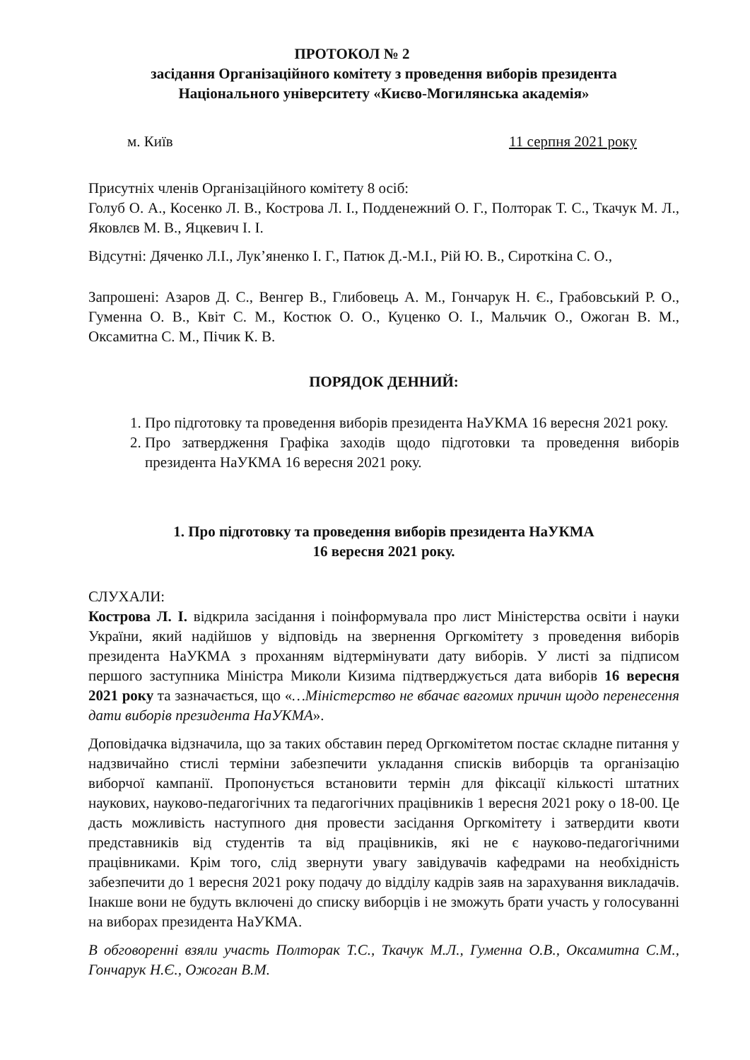ПРОТОКОЛ № 2
засідання Організаційного комітету з проведення виборів президента
Національного університету «Києво-Могилянська академія»
м. Київ 11 серпня 2021 року
Присутніх членів Організаційного комітету 8 осіб:
Голуб О. А., Косенко Л. В., Кострова Л. І., Подденежний О. Г., Полторак Т. С., Ткачук М. Л., Яковлєв М. В., Яцкевич І. І.
Відсутні: Дяченко Л.І., Лук’яненко І. Г., Патюк Д.-М.І., Рій Ю. В., Сироткіна С. О.,
Запрошені: Азаров Д. С., Венгер В., Глибовець А. М., Гончарук Н. Є., Грабовський Р. О., Гуменна О. В., Квіт С. М., Костюк О. О., Куценко О. І., Мальчик О., Ожоган В. М., Оксамитна С. М., Пічик К. В.
ПОРЯДОК ДЕННИЙ:
1. Про підготовку та проведення виборів президента НаУКМА 16 вересня 2021 року.
2. Про затвердження Графіка заходів щодо підготовки та проведення виборів президента НаУКМА 16 вересня 2021 року.
1. Про підготовку та проведення виборів президента НаУКМА
16 вересня 2021 року.
СЛУХАЛИ:
Кострова Л. І. відкрила засідання і поінформувала про лист Міністерства освіти і науки України, який надійшов у відповідь на звернення Оргкомітету з проведення виборів президента НаУКМА з проханням відтермінувати дату виборів. У листі за підписом першого заступника Міністра Миколи Кизима підтверджується дата виборів 16 вересня 2021 року та зазначається, що «…Міністерство не вбачає вагомих причин щодо перенесення дати виборів президента НаУКМА».
Доповідачка відзначила, що за таких обставин перед Оргкомітетом постає складне питання у надзвичайно стислі терміни забезпечити укладання списків виборців та організацію виборчої кампанії. Пропонується встановити термін для фіксації кількості штатних наукових, науково-педагогічних та педагогічних працівників 1 вересня 2021 року о 18-00. Це дасть можливість наступного дня провести засідання Оргкомітету і затвердити квоти представників від студентів та від працівників, які не є науково-педагогічними працівниками. Крім того, слід звернути увагу завідувачів кафедрами на необхідність забезпечити до 1 вересня 2021 року подачу до відділу кадрів заяв на зарахування викладачів. Інакше вони не будуть включені до списку виборців і не зможуть брати участь у голосуванні на виборах президента НаУКМА.
В обговоренні взяли участь Полторак Т.С., Ткачук М.Л., Гуменна О.В., Оксамитна С.М., Гончарук Н.Є., Ожоган В.М.